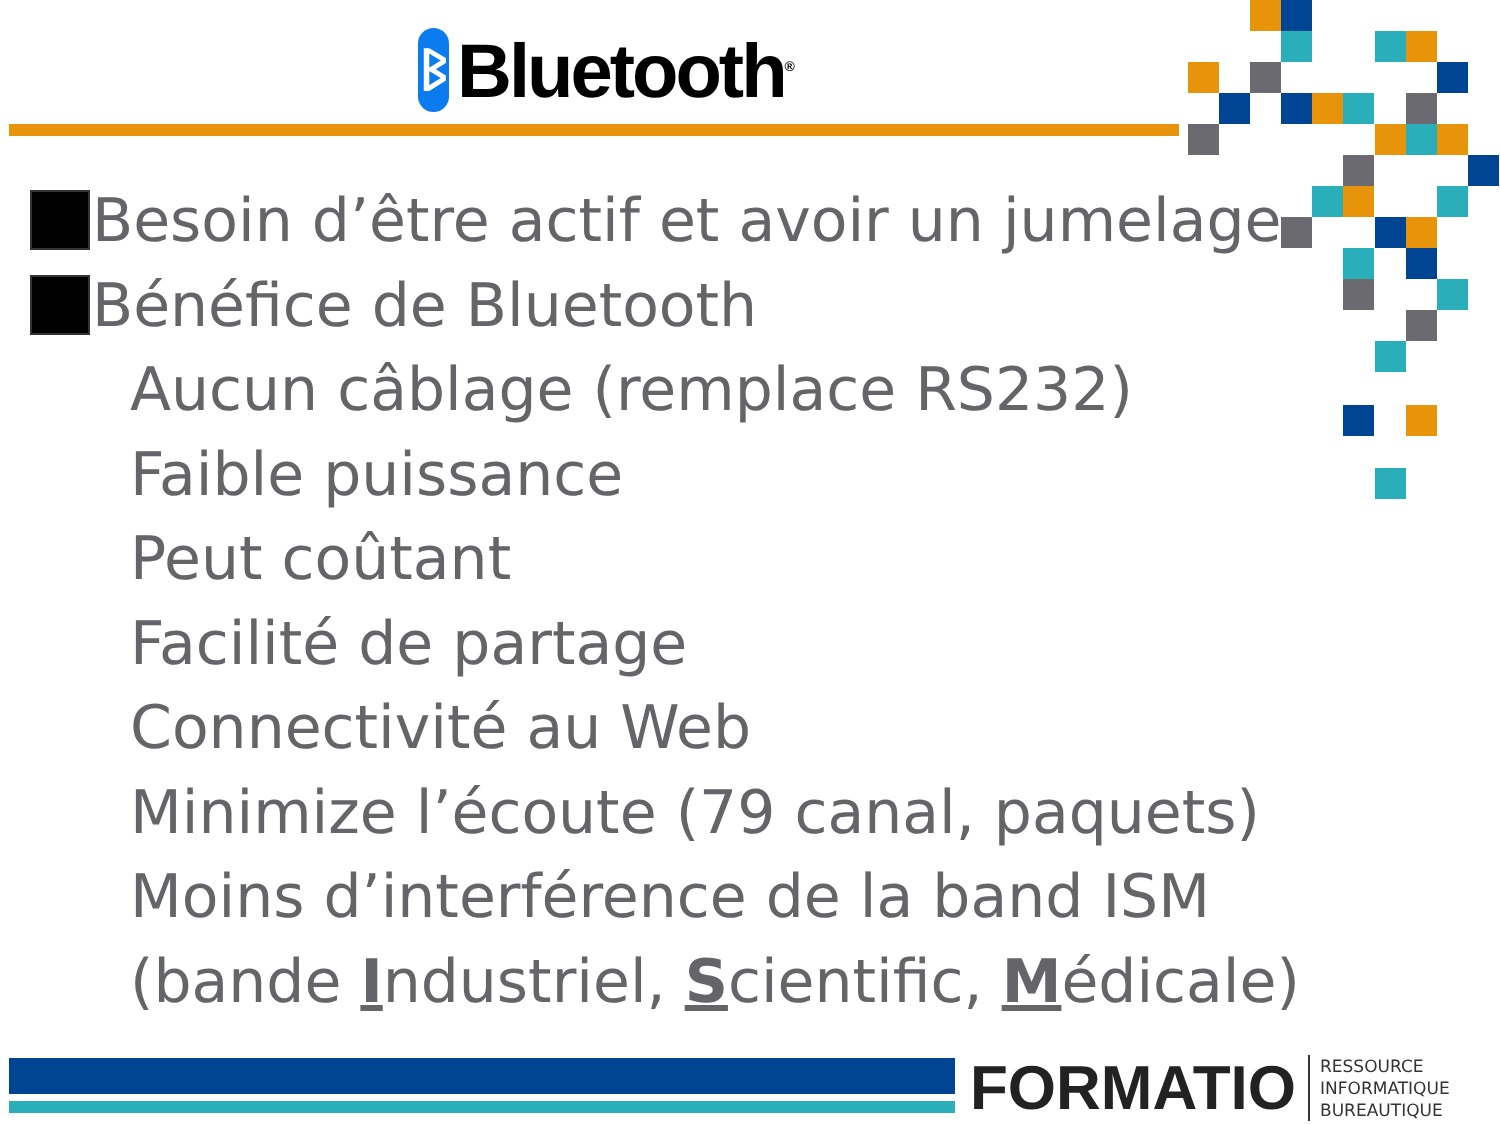ᛒ
Bluetooth<sup>®</sup>
Besoin d’être actif et avoir un jumelage
Bénéfice de Bluetooth
Aucun câblage (remplace RS232)
Faible puissance
Peut coûtant
Facilité de partage
Connectivité au Web
Minimize l’écoute (79 canal, paquets)
Moins d’interférence de la band ISM
(bande Industriel, Scientific, Médicale)
FORMATIO
RESSOURCE
INFORMATIQUE
BUREAUTIQUE